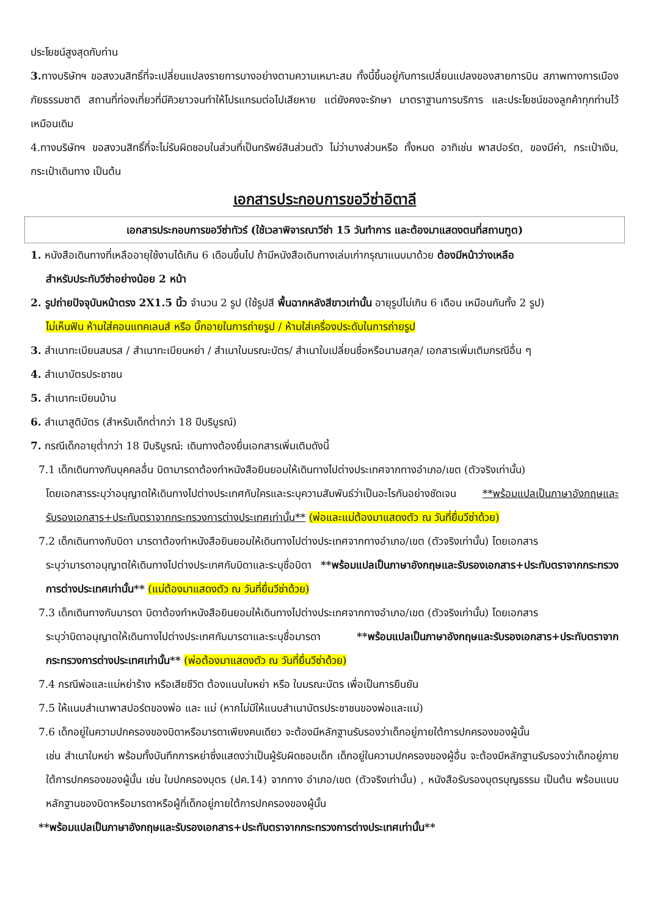ประโยชน์สูงสุดกับท่าน
3. ทางบริษัทฯ ขอสงวนสิทธิ์ที่จะเปลี่ยนแปลงรายการบางอย่างตามความเหมาะสม ทั้งนี้ขึ้นอยู่กับการเปลี่ยนแปลงของสายการบิน สภาพทางการเมือง ภัยธรรมชาติ สถานที่ท่องเที่ยวที่มีคิวยาวจนทำให้โปรแกรมต่อไปเสียหาย แต่ยังคงจะรักษา มาตราฐานการบริการ และประโยชน์ของลูกค้าทุกท่านไว้เหมือนเดิม
4.ทางบริษัทฯ ขอสงวนสิทธิ์ที่จะไม่รับผิดชอบในส่วนที่เป็นทรัพย์สินส่วนตัว ไม่ว่าบางส่วนหรือ ทั้งหมด อาทิเช่น พาสปอร์ต, ของมีค่า, กระเป๋าเงิน, กระเป๋าเดินทาง เป็นต้น
เอกสารประกอบการขอวีซ่าอิตาลี
เอกสารประกอบการขอวีซ่าทัวร์ (ใช้เวลาพิจารณาวีซ่า 15 วันทำการ และต้องมาแสดงตนที่สถานฑูต)
1. หนังสือเดินทางที่เหลืออายุใช้งานได้เกิน 6 เดือนขึ้นไป ถ้ามีหนังสือเดินทางเล่มเก่ากรุณาแนบมาด้วย ต้องมีหน้าว่างเหลือ
สำหรับประทับวีซ่าอย่างน้อย 2 หน้า
2. รูปถ่ายปัจจุบันหน้าตรง 2X1.5 นิ้ว จำนวน 2 รูป (ใช้รูปสี พื้นฉากหลังสีขาวเท่านั้น อายุรูปไม่เกิน 6 เดือน เหมือนกันทั้ง 2 รูป)
ไม่เห็นฟัน ห้ามใส่คอนแทคเลนส์ หรือ บิ๊กอายในการถ่ายรูป / ห้ามใส่เครื่องประดับในการถ่ายรูป
3. สำเนาทะเบียนสมรส / สำเนาทะเบียนหย่า / สำเนาใบมรณะบัตร/ สำเนาใบเปลี่ยนชื่อหรือนามสกุล/ เอกสารเพิ่มเติมกรณีอื่น ๆ
4. สำเนาบัตรประชาชน
5. สำเนาทะเบียนบ้าน
6. สำเนาสูติบัตร (สำหรับเด็กต่ำกว่า 18 ปีบริบูรณ์)
7. กรณีเด็กอายุต่ำกว่า 18 ปีบริบูรณ์: เดินทางต้องยื่นเอกสารเพิ่มเติมดังนี้
7.1 เด็กเดินทางกับบุคคลอื่น บิดามารดาต้องทำหนังสือยินยอมให้เดินทางไปต่างประเทศจากทางอำเภอ/เขต (ตัวจริงเท่านั้น)
โดยเอกสารระบุว่าอนุญาตให้เดินทางไปต่างประเทศกับใครและระบุความสัมพันธ์ว่าเป็นอะไรกันอย่างชัดเจน **พร้อมแปลเป็นภาษาอังกฤษและรับรองเอกสาร+ประทับตราจากกระทรวงการต่างประเทศเท่านั้น** (พ่อและแม่ต้องมาแสดงตัว ณ วันที่ยื่นวีซ่าด้วย)
7.2 เด็กเดินทางกับบิดา มารดาต้องทำหนังสือยินยอมให้เดินทางไปต่างประเทศจากทางอำเภอ/เขต (ตัวจริงเท่านั้น) โดยเอกสาร
ระบุว่ามารดาอนุญาตให้เดินทางไปต่างประเทศกับบิดาและระบุชื่อบิดา **พร้อมแปลเป็นภาษาอังกฤษและรับรองเอกสาร+ประทับตราจากกระทรวงการต่างประเทศเท่านั้น** (แม่ต้องมาแสดงตัว ณ วันที่ยื่นวีซ่าด้วย)
7.3 เด็กเดินทางกับมารดา บิดาต้องทำหนังสือยินยอมให้เดินทางไปต่างประเทศจากทางอำเภอ/เขต (ตัวจริงเท่านั้น) โดยเอกสาร
ระบุว่าบิดาอนุญาตให้เดินทางไปต่างประเทศกับมารดาและระบุชื่อมารดา **พร้อมแปลเป็นภาษาอังกฤษและรับรองเอกสาร+ประทับตราจากกระทรวงการต่างประเทศเท่านั้น** (พ่อต้องมาแสดงตัว ณ วันที่ยื่นวีซ่าด้วย)
7.4 กรณีพ่อและแม่หย่าร้าง หรือเสียชีวิต ต้องแนบใบหย่า หรือ ใบมรณะบัตร เพื่อเป็นการยืนยัน
7.5 ให้แนบสำเนาพาสปอร์ตของพ่อ และ แม่ (หากไม่มีให้แนบสำเนาบัตรประชาชนของพ่อและแม่)
7.6 เด็กอยู่ในความปกครองของบิดาหรือมารดาเพียงคนเดียว จะต้องมีหลักฐานรับรองว่าเด็กอยู่ภายใต้การปกครองของผู้นั้น
เช่น สำเนาใบหย่า พร้อมทั้งบันทึกการหย่าซึ่งแสดงว่าเป็นผู้รับผิดชอบเด็ก เด็กอยู่ในความปกครองของผู้อื่น จะต้องมีหลักฐานรับรองว่าเด็กอยู่ภายใต้การปกครองของผู้นั้น เช่น ใบปกครองบุตร (ปค.14) จากทาง อำเภอ/เขต (ตัวจริงเท่านั้น) , หนังสือรับรองบุตรบุญธรรม เป็นต้น พร้อมแนบหลักฐานของบิดาหรือมารดาหรือผู้ที่เด็กอยู่ภายใต้การปกครองของผู้นั้น
**พร้อมแปลเป็นภาษาอังกฤษและรับรองเอกสาร+ประทับตราจากกระทรวงการต่างประเทศเท่านั้น**